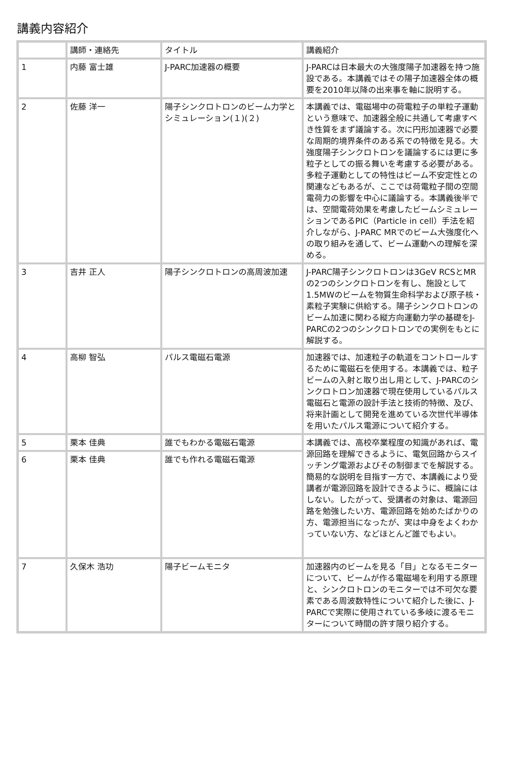講義内容紹介
| | 講師・連絡先 | タイトル | 講義紹介 |
| 1 | 内藤 富士雄 | J-PARC加速器の概要 | J-PARCは日本最大の大強度陽子加速器を持つ施設である。本講義ではその陽子加速器全体の概要を2010年以降の出来事を軸に説明する。 |
| 2 | 佐藤 洋一 | 陽子シンクロトロンのビーム力学とシミュレーション(１)(２) | 本講義では、電磁場中の荷電粒子の単粒子運動という意味で、加速器全般に共通して考慮すべき性質をまず議論する。次に円形加速器で必要な周期的境界条件のある系での特徴を見る。大強度陽子シンクロトロンを議論するには更に多粒子としての振る舞いを考慮する必要がある。多粒子運動としての特性はビーム不安定性との関連などもあるが、ここでは荷電粒子間の空間電荷力の影響を中心に議論する。本講義後半では、空間電荷効果を考慮したビームシミュレーションであるPIC（Particle in cell）手法を紹介しながら、J-PARC MRでのビーム大強度化への取り組みを通して、ビーム運動への理解を深める。 |
| 3 | 吉井 正人 | 陽子シンクロトロンの高周波加速 | J-PARC陽子シンクロトロンは3GeV RCSとMRの2つのシンクロトロンを有し、施設として1.5MWのビームを物質生命科学および原子核・素粒子実験に供給する。陽子シンクロトロンのビーム加速に関わる縦方向運動力学の基礎をJ-PARCの2つのシンクロトロンでの実例をもとに解説する。 |
| 4 | 高柳 智弘 | パルス電磁石電源 | 加速器では、加速粒子の軌道をコントロールするために電磁石を使用する。本講義では、粒子ビームの入射と取り出し用として、J-PARCのシンクロトロン加速器で現在使用しているパルス電磁石と電源の設計手法と技術的特徴、及び、将来計画として開発を進めている次世代半導体を用いたパルス電源について紹介する。 |
| 5 | 栗本 佳典 | 誰でもわかる電磁石電源 | 本講義では、高校卒業程度の知識があれば、電源回路を理解できるように、電気回路からスイッチング電源およびその制御までを解説する。簡易的な説明を目指す一方で、本講義により受講者が電源回路を設計できるように、概論にはしない。したがって、受講者の対象は、電源回路を勉強したい方、電源回路を始めたばかりの方、電源担当になったが、実は中身をよくわかっていない方、などほとんど誰でもよい。 |
| 6 | 栗本 佳典 | 誰でも作れる電磁石電源 | |
| 7 | 久保木 浩功 | 陽子ビームモニタ | 加速器内のビームを見る「目」となるモニターについて、ビームが作る電磁場を利用する原理と、シンクロトロンのモニターでは不可欠な要素である周波数特性について紹介した後に、J-PARCで実際に使用されている多岐に渡るモニターについて時間の許す限り紹介する。 |